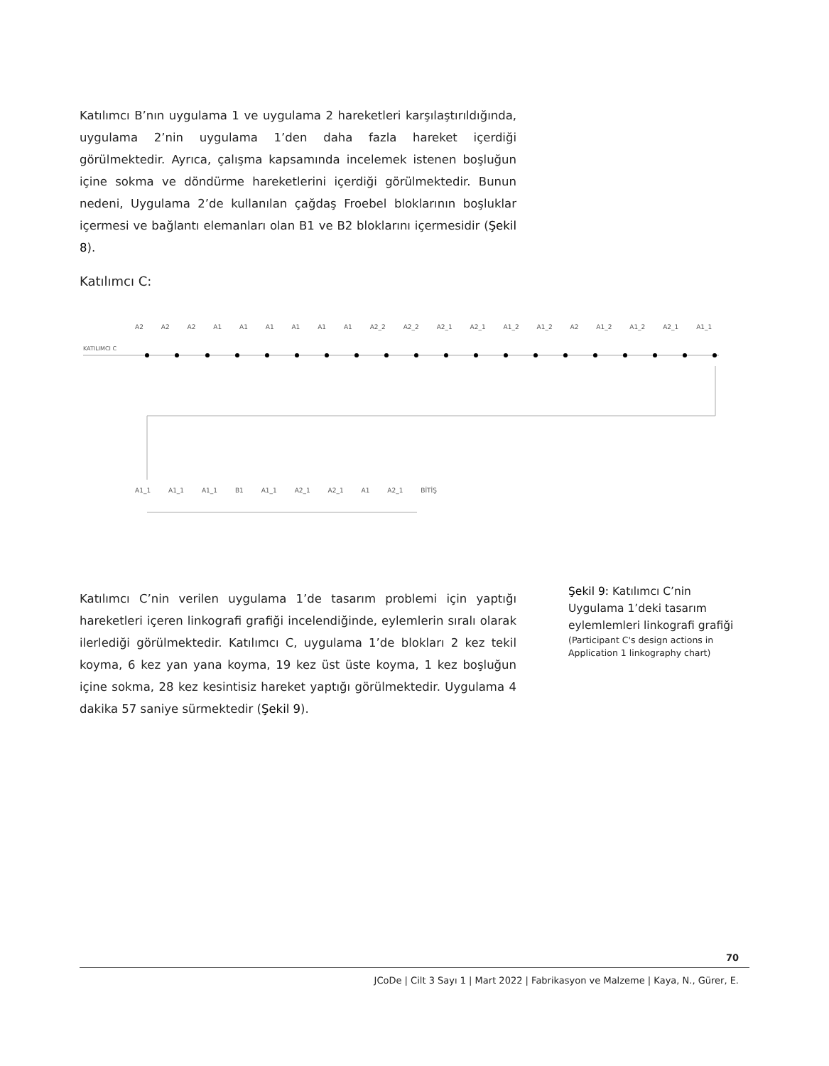Katılımcı B’nın uygulama 1 ve uygulama 2 hareketleri karşılaştırıldığında, uygulama 2’nin uygulama 1’den daha fazla hareket içerdiği görülmektedir. Ayrıca, çalışma kapsamında incelemek istenen boşluğun içine sokma ve döndürme hareketlerini içerdiği görülmektedir. Bunun nedeni, Uygulama 2’de kullanılan çağdaş Froebel bloklarının boşluklar içermesi ve bağlantı elemanları olan B1 ve B2 bloklarını içermesidir (Şekil 8).
Katılımcı C:
KATILIMCI C
A2 A2 A2 A1 A1 A1 A1 A1 A1 A2_2 A2_2 A2_1 A2_1 A1_2 A1_2 A2 A1_2 A1_2 A2_1 A1_1
A1_1 A1_1 A1_1 B1 A1_1 A2_1 A2_1 A1 A2_1 BİTİŞ
Katılımcı C’nin verilen uygulama 1’de tasarım problemi için yaptığı hareketleri içeren linkografi grafiği incelendiğinde, eylemlerin sıralı olarak ilerlediği görülmektedir. Katılımcı C, uygulama 1’de blokları 2 kez tekil koyma, 6 kez yan yana koyma, 19 kez üst üste koyma, 1 kez boşluğun içine sokma, 28 kez kesintisiz hareket yaptığı görülmektedir. Uygulama 4 dakika 57 saniye sürmektedir (Şekil 9).
Şekil 9: Katılımcı C’nin Uygulama 1’deki tasarım eylemlemleri linkografi grafiği
(Participant C's design actions in Application 1 linkography chart)
70
JCoDe | Cilt 3 Sayı 1 | Mart 2022 | Fabrikasyon ve Malzeme | Kaya, N., Gürer, E.